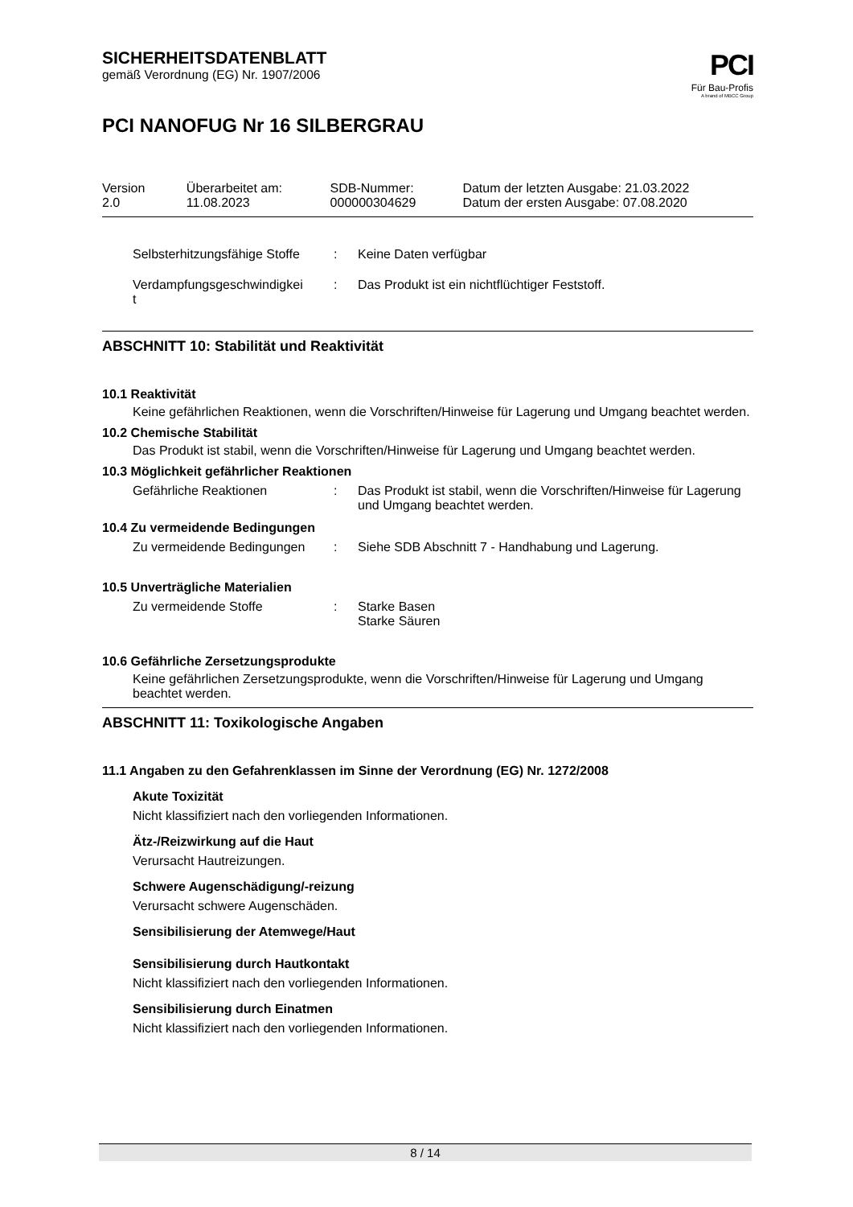PCI
Für Bau-Profis
A brand of MBCC Group
SICHERHEITSDATENBLATT
gemäß Verordnung (EG) Nr. 1907/2006
PCI NANOFUG Nr 16 SILBERGRAU
| Version 2.0 | Überarbeitet am: 11.08.2023 | SDB-Nummer: 000000304629 | Datum der letzten Ausgabe: 21.03.2022 Datum der ersten Ausgabe: 07.08.2020 |
| Selbsterhitzungsfähige Stoffe | : | Keine Daten verfügbar |
| Verdampfungsgeschwindigkei t | : | Das Produkt ist ein nichtflüchtiger Feststoff. |
ABSCHNITT 10: Stabilität und Reaktivität
10.1 Reaktivität
Keine gefährlichen Reaktionen, wenn die Vorschriften/Hinweise für Lagerung und Umgang beachtet werden.
10.2 Chemische Stabilität
Das Produkt ist stabil, wenn die Vorschriften/Hinweise für Lagerung und Umgang beachtet werden.
10.3 Möglichkeit gefährlicher Reaktionen
| Gefährliche Reaktionen | : | Das Produkt ist stabil, wenn die Vorschriften/Hinweise für Lagerung und Umgang beachtet werden. |
10.4 Zu vermeidende Bedingungen
| Zu vermeidende Bedingungen | : | Siehe SDB Abschnitt 7 - Handhabung und Lagerung. |
10.5 Unverträgliche Materialien
| Zu vermeidende Stoffe | : | Starke Basen Starke Säuren |
10.6 Gefährliche Zersetzungsprodukte
Keine gefährlichen Zersetzungsprodukte, wenn die Vorschriften/Hinweise für Lagerung und Umgang beachtet werden.
ABSCHNITT 11: Toxikologische Angaben
11.1 Angaben zu den Gefahrenklassen im Sinne der Verordnung (EG) Nr. 1272/2008
Akute Toxizität
Nicht klassifiziert nach den vorliegenden Informationen.
Ätz-/Reizwirkung auf die Haut
Verursacht Hautreizungen.
Schwere Augenschädigung/-reizung
Verursacht schwere Augenschäden.
Sensibilisierung der Atemwege/Haut
Sensibilisierung durch Hautkontakt
Nicht klassifiziert nach den vorliegenden Informationen.
Sensibilisierung durch Einatmen
Nicht klassifiziert nach den vorliegenden Informationen.
8 / 14